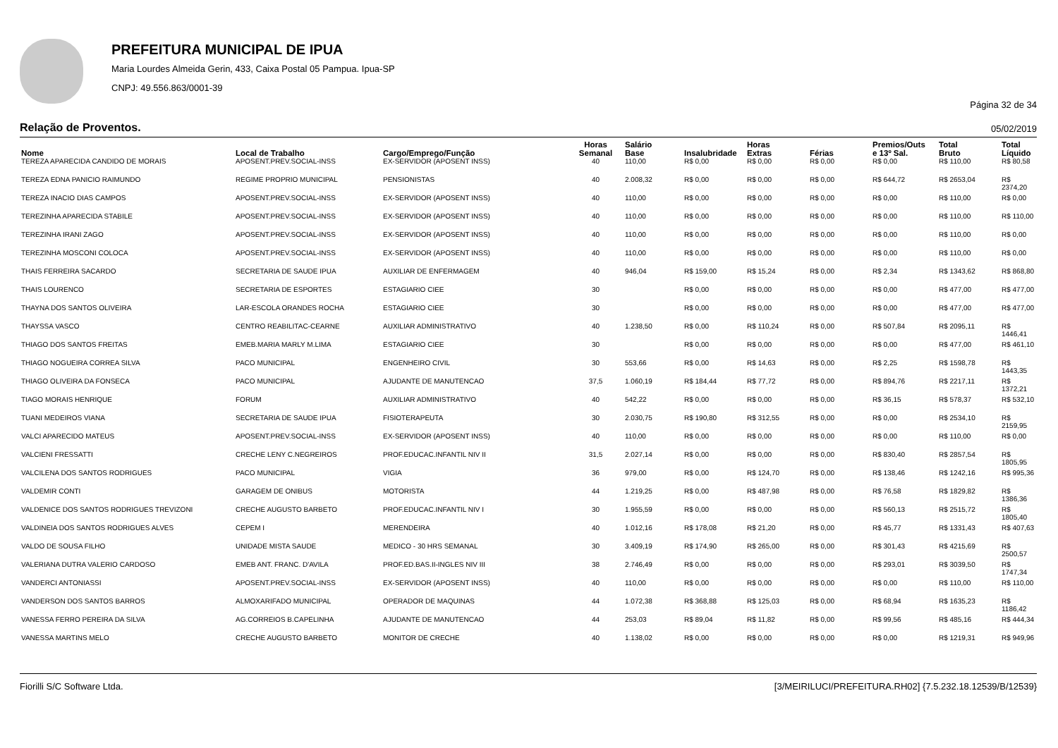PREFEITURA MUNICIPAL DE IPUA
Maria Lourdes Almeida Gerin, 433, Caixa Postal 05 Pampua. Ipua-SP
CNPJ: 49.556.863/0001-39
Página 32 de 34
Relação de Proventos. 05/02/2019
| Nome | Local de Trabalho | Cargo/Emprego/Função | Horas Semanal | Salário Base | Insalubridade | Horas Extras | Férias | Premios/Outs e 13º Sal. | Total Bruto | Total Líquido |
| --- | --- | --- | --- | --- | --- | --- | --- | --- | --- | --- |
| TEREZA APARECIDA CANDIDO DE MORAIS | APOSENT.PREV.SOCIAL-INSS | EX-SERVIDOR (APOSENT INSS) | 40 | 110,00 | R$ 0,00 | R$ 0,00 | R$ 0,00 | R$ 0,00 | R$ 110,00 | R$ 80,58 |
| TEREZA EDNA PANICIO RAIMUNDO | REGIME PROPRIO MUNICIPAL | PENSIONISTAS | 40 | 2.008,32 | R$ 0,00 | R$ 0,00 | R$ 0,00 | R$ 644,72 | R$ 2653,04 | R$ 2374,20 |
| TEREZA INACIO DIAS CAMPOS | APOSENT.PREV.SOCIAL-INSS | EX-SERVIDOR (APOSENT INSS) | 40 | 110,00 | R$ 0,00 | R$ 0,00 | R$ 0,00 | R$ 0,00 | R$ 110,00 | R$ 0,00 |
| TEREZINHA APARECIDA STABILE | APOSENT.PREV.SOCIAL-INSS | EX-SERVIDOR (APOSENT INSS) | 40 | 110,00 | R$ 0,00 | R$ 0,00 | R$ 0,00 | R$ 0,00 | R$ 110,00 | R$ 110,00 |
| TEREZINHA IRANI ZAGO | APOSENT.PREV.SOCIAL-INSS | EX-SERVIDOR (APOSENT INSS) | 40 | 110,00 | R$ 0,00 | R$ 0,00 | R$ 0,00 | R$ 0,00 | R$ 110,00 | R$ 0,00 |
| TEREZINHA MOSCONI COLOCA | APOSENT.PREV.SOCIAL-INSS | EX-SERVIDOR (APOSENT INSS) | 40 | 110,00 | R$ 0,00 | R$ 0,00 | R$ 0,00 | R$ 0,00 | R$ 110,00 | R$ 0,00 |
| THAIS FERREIRA SACARDO | SECRETARIA DE SAUDE IPUA | AUXILIAR DE ENFERMAGEM | 40 | 946,04 | R$ 159,00 | R$ 15,24 | R$ 0,00 | R$ 2,34 | R$ 1343,62 | R$ 868,80 |
| THAIS LOURENCO | SECRETARIA DE ESPORTES | ESTAGIARIO CIEE | 30 | | R$ 0,00 | R$ 0,00 | R$ 0,00 | R$ 0,00 | R$ 477,00 | R$ 477,00 |
| THAYNA DOS SANTOS OLIVEIRA | LAR-ESCOLA ORANDES ROCHA | ESTAGIARIO CIEE | 30 | | R$ 0,00 | R$ 0,00 | R$ 0,00 | R$ 0,00 | R$ 477,00 | R$ 477,00 |
| THAYSSA VASCO | CENTRO REABILITAC-CEARNE | AUXILIAR ADMINISTRATIVO | 40 | 1.238,50 | R$ 0,00 | R$ 110,24 | R$ 0,00 | R$ 507,84 | R$ 2095,11 | R$ 1446,41 |
| THIAGO DOS SANTOS FREITAS | EMEB.MARIA MARLY M.LIMA | ESTAGIARIO CIEE | 30 | | R$ 0,00 | R$ 0,00 | R$ 0,00 | R$ 0,00 | R$ 477,00 | R$ 461,10 |
| THIAGO NOGUEIRA CORREA SILVA | PACO MUNICIPAL | ENGENHEIRO CIVIL | 30 | 553,66 | R$ 0,00 | R$ 14,63 | R$ 0,00 | R$ 2,25 | R$ 1598,78 | R$ 1443,35 |
| THIAGO OLIVEIRA DA FONSECA | PACO MUNICIPAL | AJUDANTE DE MANUTENCAO | 37,5 | 1.060,19 | R$ 184,44 | R$ 77,72 | R$ 0,00 | R$ 894,76 | R$ 2217,11 | R$ 1372,21 |
| TIAGO MORAIS HENRIQUE | FORUM | AUXILIAR ADMINISTRATIVO | 40 | 542,22 | R$ 0,00 | R$ 0,00 | R$ 0,00 | R$ 36,15 | R$ 578,37 | R$ 532,10 |
| TUANI MEDEIROS VIANA | SECRETARIA DE SAUDE IPUA | FISIOTERAPEUTA | 30 | 2.030,75 | R$ 190,80 | R$ 312,55 | R$ 0,00 | R$ 0,00 | R$ 2534,10 | R$ 2159,95 |
| VALCI APARECIDO MATEUS | APOSENT.PREV.SOCIAL-INSS | EX-SERVIDOR (APOSENT INSS) | 40 | 110,00 | R$ 0,00 | R$ 0,00 | R$ 0,00 | R$ 0,00 | R$ 110,00 | R$ 0,00 |
| VALCIENI FRESSATTI | CRECHE LENY C.NEGREIROS | PROF.EDUCAC.INFANTIL NIV II | 31,5 | 2.027,14 | R$ 0,00 | R$ 0,00 | R$ 0,00 | R$ 830,40 | R$ 2857,54 | R$ 1805,95 |
| VALCILENA DOS SANTOS RODRIGUES | PACO MUNICIPAL | VIGIA | 36 | 979,00 | R$ 0,00 | R$ 124,70 | R$ 0,00 | R$ 138,46 | R$ 1242,16 | R$ 995,36 |
| VALDEMIR CONTI | GARAGEM DE ONIBUS | MOTORISTA | 44 | 1.219,25 | R$ 0,00 | R$ 487,98 | R$ 0,00 | R$ 76,58 | R$ 1829,82 | R$ 1386,36 |
| VALDENICE DOS SANTOS RODRIGUES TREVIZONI | CRECHE AUGUSTO BARBETO | PROF.EDUCAC.INFANTIL NIV I | 30 | 1.955,59 | R$ 0,00 | R$ 0,00 | R$ 0,00 | R$ 560,13 | R$ 2515,72 | R$ 1805,40 |
| VALDINEIA DOS SANTOS RODRIGUES ALVES | CEPEM I | MERENDEIRA | 40 | 1.012,16 | R$ 178,08 | R$ 21,20 | R$ 0,00 | R$ 45,77 | R$ 1331,43 | R$ 407,63 |
| VALDO DE SOUSA FILHO | UNIDADE MISTA SAUDE | MEDICO - 30 HRS SEMANAL | 30 | 3.409,19 | R$ 174,90 | R$ 265,00 | R$ 0,00 | R$ 301,43 | R$ 4215,69 | R$ 2500,57 |
| VALERIANA DUTRA VALERIO CARDOSO | EMEB ANT. FRANC. D'AVILA | PROF.ED.BAS.II-INGLES NIV III | 38 | 2.746,49 | R$ 0,00 | R$ 0,00 | R$ 0,00 | R$ 293,01 | R$ 3039,50 | R$ 1747,34 |
| VANDERCI ANTONIASSI | APOSENT.PREV.SOCIAL-INSS | EX-SERVIDOR (APOSENT INSS) | 40 | 110,00 | R$ 0,00 | R$ 0,00 | R$ 0,00 | R$ 0,00 | R$ 110,00 | R$ 110,00 |
| VANDERSON DOS SANTOS BARROS | ALMOXARIFADO MUNICIPAL | OPERADOR DE MAQUINAS | 44 | 1.072,38 | R$ 368,88 | R$ 125,03 | R$ 0,00 | R$ 68,94 | R$ 1635,23 | R$ 1186,42 |
| VANESSA FERRO PEREIRA DA SILVA | AG.CORREIOS B.CAPELINHA | AJUDANTE DE MANUTENCAO | 44 | 253,03 | R$ 89,04 | R$ 11,82 | R$ 0,00 | R$ 99,56 | R$ 485,16 | R$ 444,34 |
| VANESSA MARTINS MELO | CRECHE AUGUSTO BARBETO | MONITOR DE CRECHE | 40 | 1.138,02 | R$ 0,00 | R$ 0,00 | R$ 0,00 | R$ 0,00 | R$ 1219,31 | R$ 949,96 |
Fiorilli S/C Software Ltda. [3/MEIRILUCI/PREFEITURA.RH02] {7.5.232.18.12539/B/12539}